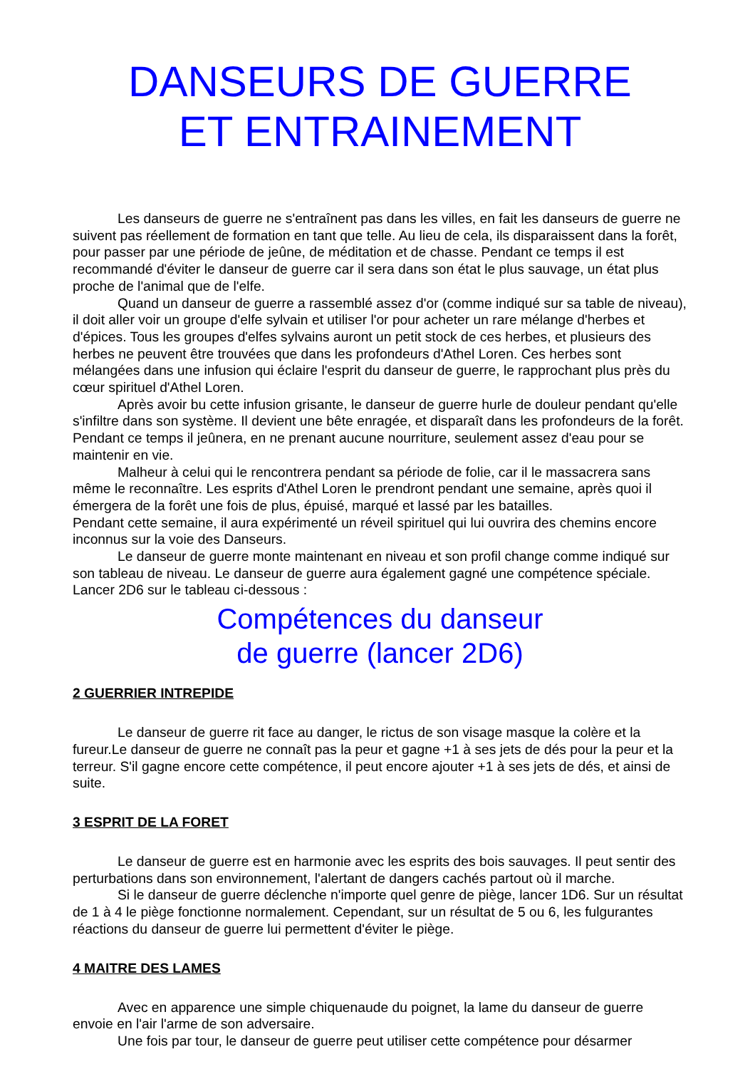DANSEURS DE GUERRE
ET ENTRAINEMENT
Les danseurs de guerre ne s'entraînent pas dans les villes, en fait les danseurs de guerre ne suivent pas réellement de formation en tant que telle. Au lieu de cela, ils disparaissent dans la forêt, pour passer par une période de jeûne, de méditation et de chasse. Pendant ce temps il est recommandé d'éviter le danseur de guerre car il sera dans son état le plus sauvage, un état plus proche de l'animal que de l'elfe.
Quand un danseur de guerre a rassemblé assez d'or (comme indiqué sur sa table de niveau), il doit aller voir un groupe d'elfe sylvain et utiliser l'or pour acheter un rare mélange d'herbes et d'épices. Tous les groupes d'elfes sylvains auront un petit stock de ces herbes, et plusieurs des herbes ne peuvent être trouvées que dans les profondeurs d'Athel Loren. Ces herbes sont mélangées dans une infusion qui éclaire l'esprit du danseur de guerre, le rapprochant plus près du cœur spirituel d'Athel Loren.
Après avoir bu cette infusion grisante, le danseur de guerre hurle de douleur pendant qu'elle s'infiltre dans son système. Il devient une bête enragée, et disparaît dans les profondeurs de la forêt. Pendant ce temps il jeûnera, en ne prenant aucune nourriture, seulement assez d'eau pour se maintenir en vie.
Malheur à celui qui le rencontrera pendant sa période de folie, car il le massacrera sans même le reconnaître. Les esprits d'Athel Loren le prendront pendant une semaine, après quoi il émergera de la forêt une fois de plus, épuisé, marqué et lassé par les batailles.
Pendant cette semaine, il aura expérimenté un réveil spirituel qui lui ouvrira des chemins encore inconnus sur la voie des Danseurs.
Le danseur de guerre monte maintenant en niveau et son profil change comme indiqué sur son tableau de niveau. Le danseur de guerre aura également gagné une compétence spéciale. Lancer 2D6 sur le tableau ci-dessous :
Compétences du danseur
de guerre (lancer 2D6)
2 GUERRIER INTREPIDE
Le danseur de guerre rit face au danger, le rictus de son visage masque la colère et la fureur.Le danseur de guerre ne connaît pas la peur et gagne +1 à ses jets de dés pour la peur et la terreur. S'il gagne encore cette compétence, il peut encore ajouter +1 à ses jets de dés, et ainsi de suite.
3 ESPRIT DE LA FORET
Le danseur de guerre est en harmonie avec les esprits des bois sauvages. Il peut sentir des perturbations dans son environnement, l'alertant de dangers cachés partout où il marche.
Si le danseur de guerre déclenche n'importe quel genre de piège, lancer 1D6. Sur un résultat de 1 à 4 le piège fonctionne normalement. Cependant, sur un résultat de 5 ou 6, les fulgurantes réactions du danseur de guerre lui permettent d'éviter le piège.
4 MAITRE DES LAMES
Avec en apparence une simple chiquenaude du poignet, la lame du danseur de guerre envoie en l'air l'arme de son adversaire.
Une fois par tour, le danseur de guerre peut utiliser cette compétence pour désarmer